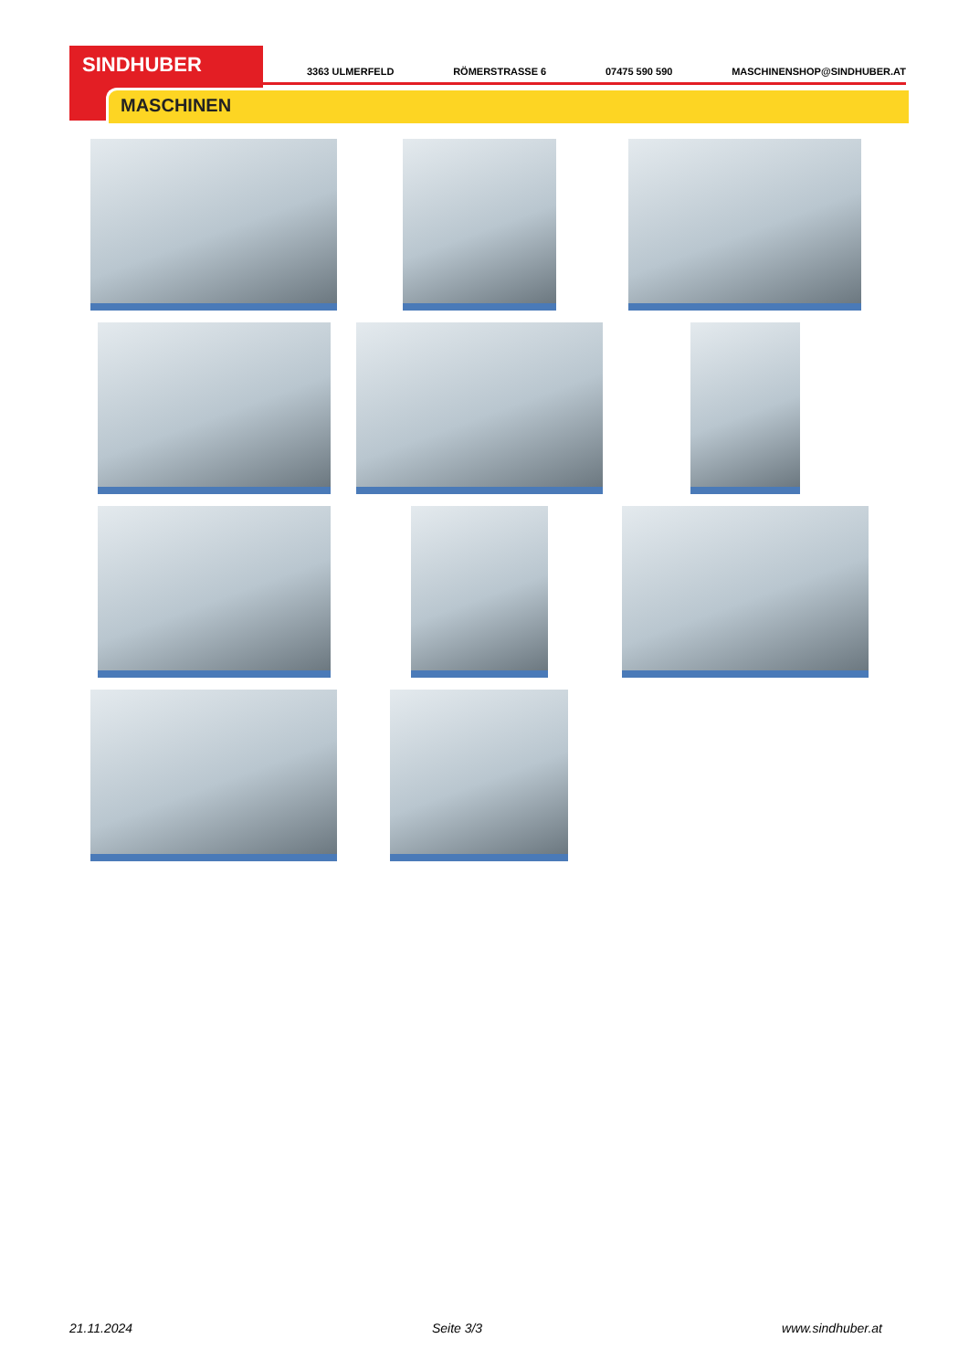SINDHUBER
MASCHINEN
3363 ULMERFELD RÖMERSTRASSE 6 07475 590 590 MASCHINENSHOP@SINDHUBER.AT
21.11.2024 Seite 3/3 www.sindhuber.at